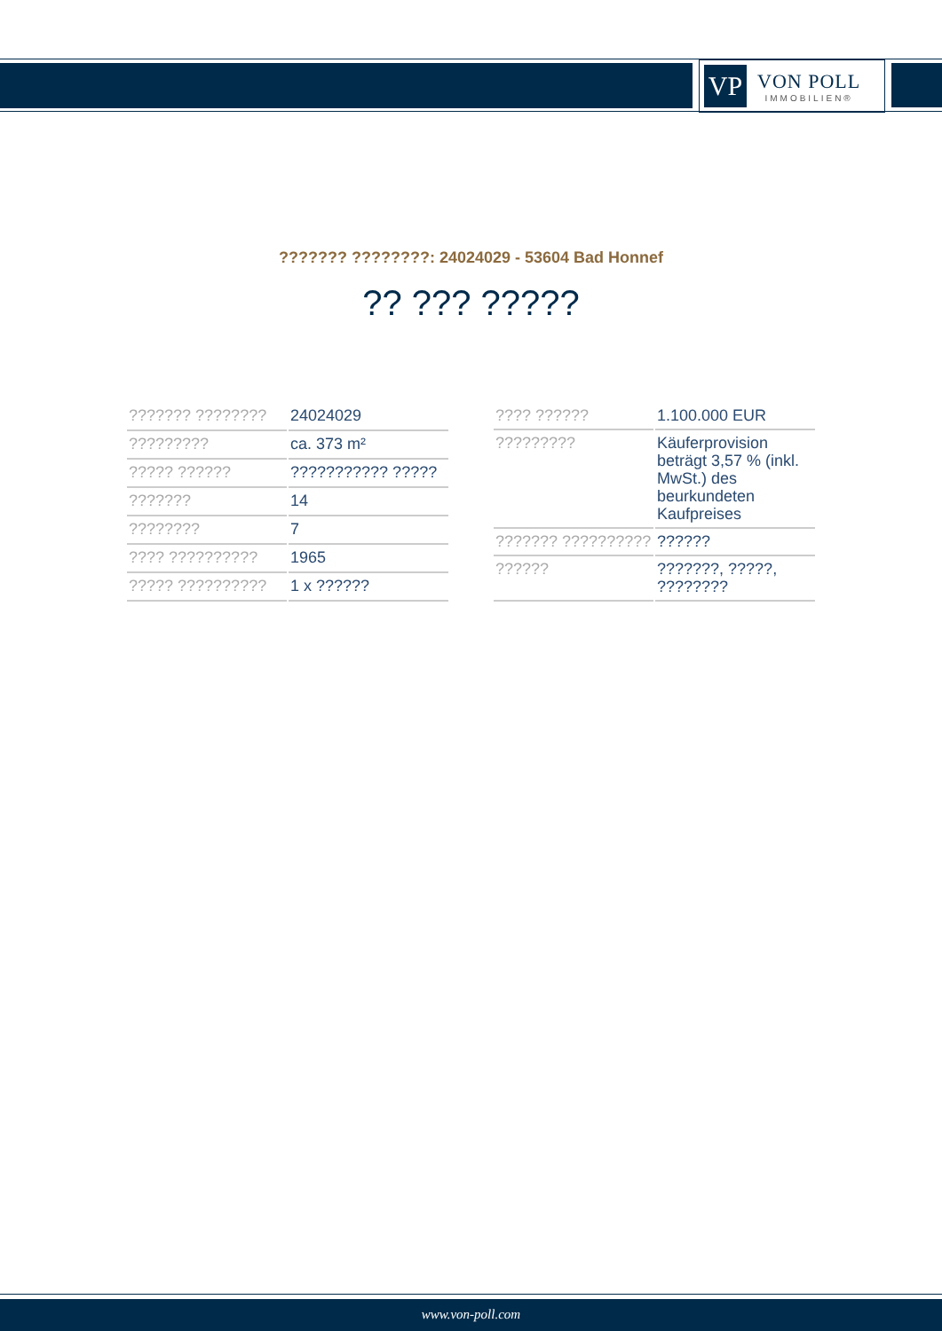VP
VON POLL
IMMOBILIEN®
??????? ????????: 24024029 - 53604 Bad Honnef
?? ??? ?????
| ??????? ???????? | 24024029 |
| ????????? | ca. 373 m² |
| ????? ?????? | ??????????? ????? |
| ??????? | 14 |
| ???????? | 7 |
| ???? ?????????? | 1965 |
| ????? ?????????? | 1 x ?????? |
| ???? ?????? | 1.100.000 EUR |
| ????????? | Käuferprovision beträgt 3,57 % (inkl. MwSt.) des beurkundeten Kaufpreises |
| ??????? ?????????? | ?????? |
| ?????? | ???????, ?????, ???????? |
www.von-poll.com